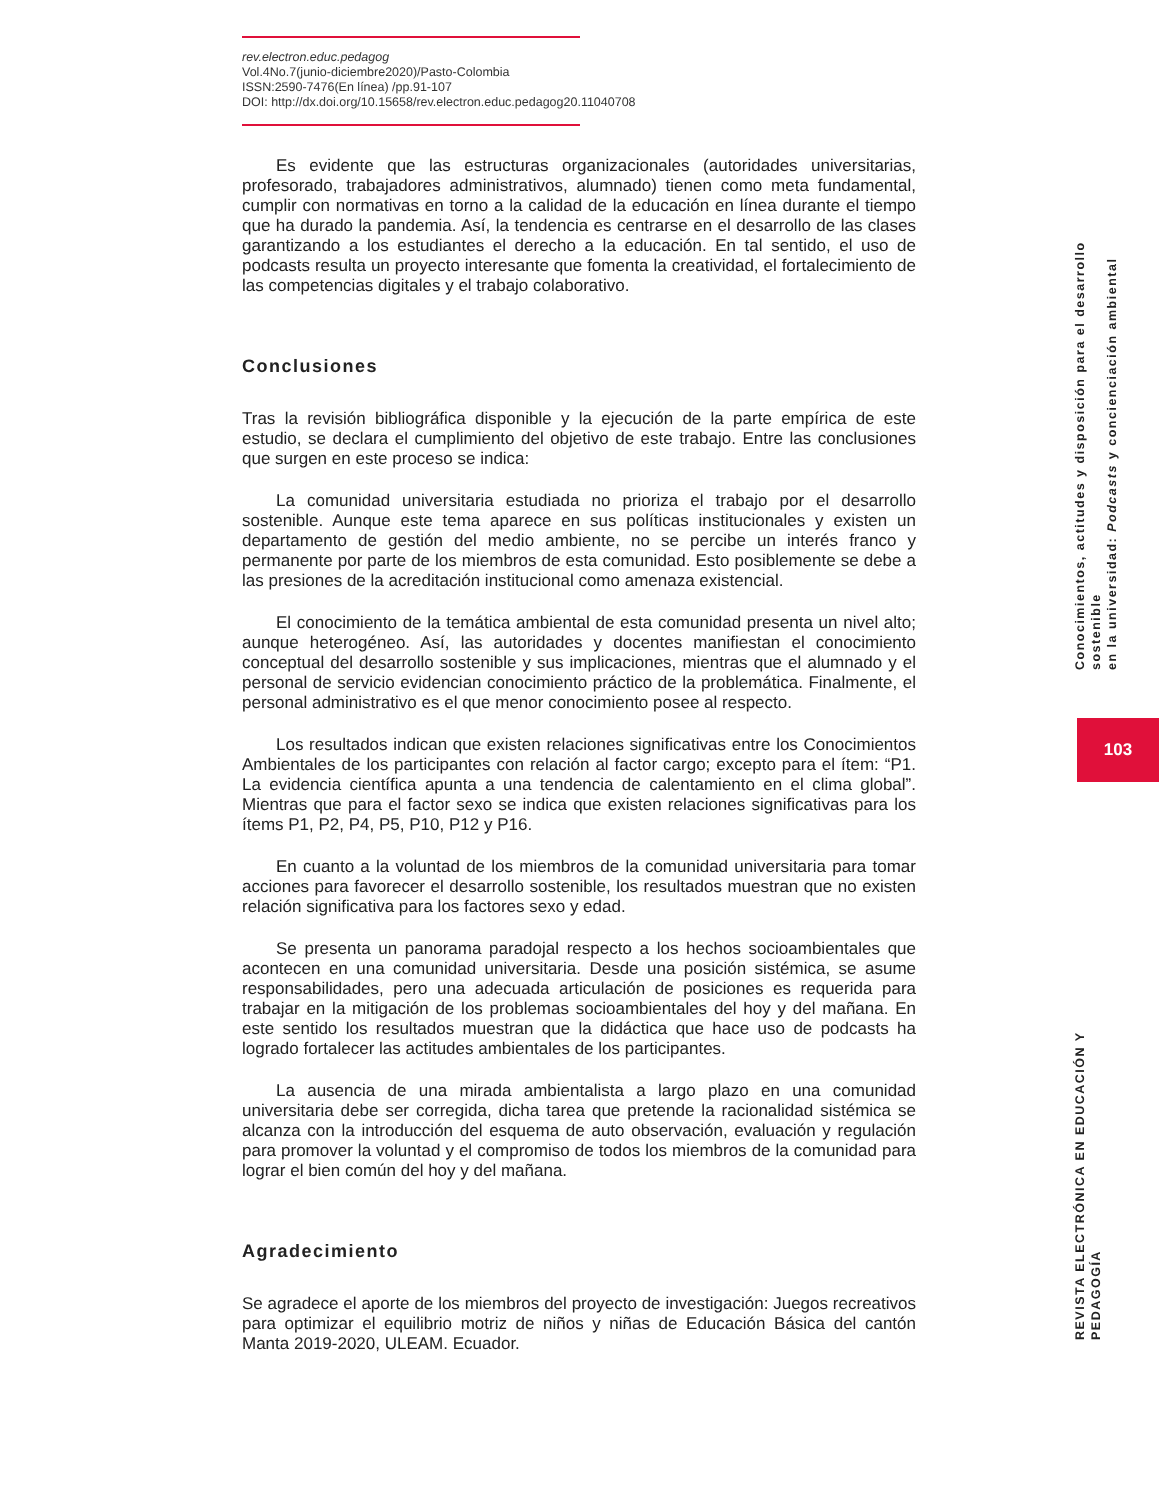rev.electron.educ.pedagog
Vol.4No.7(junio-diciembre2020)/Pasto-Colombia
ISSN:2590-7476(En línea) /pp.91-107
DOI: http://dx.doi.org/10.15658/rev.electron.educ.pedagog20.11040708
Es evidente que las estructuras organizacionales (autoridades universitarias, profesorado, trabajadores administrativos, alumnado) tienen como meta fundamental, cumplir con normativas en torno a la calidad de la educación en línea durante el tiempo que ha durado la pandemia. Así, la tendencia es centrarse en el desarrollo de las clases garantizando a los estudiantes el derecho a la educación. En tal sentido, el uso de podcasts resulta un proyecto interesante que fomenta la creatividad, el fortalecimiento de las competencias digitales y el trabajo colaborativo.
Conclusiones
Tras la revisión bibliográfica disponible y la ejecución de la parte empírica de este estudio, se declara el cumplimiento del objetivo de este trabajo. Entre las conclusiones que surgen en este proceso se indica:
La comunidad universitaria estudiada no prioriza el trabajo por el desarrollo sostenible. Aunque este tema aparece en sus políticas institucionales y existen un departamento de gestión del medio ambiente, no se percibe un interés franco y permanente por parte de los miembros de esta comunidad. Esto posiblemente se debe a las presiones de la acreditación institucional como amenaza existencial.
El conocimiento de la temática ambiental de esta comunidad presenta un nivel alto; aunque heterogéneo. Así, las autoridades y docentes manifiestan el conocimiento conceptual del desarrollo sostenible y sus implicaciones, mientras que el alumnado y el personal de servicio evidencian conocimiento práctico de la problemática. Finalmente, el personal administrativo es el que menor conocimiento posee al respecto.
Los resultados indican que existen relaciones significativas entre los Conocimientos Ambientales de los participantes con relación al factor cargo; excepto para el ítem: “P1. La evidencia científica apunta a una tendencia de calentamiento en el clima global”. Mientras que para el factor sexo se indica que existen relaciones significativas para los ítems P1, P2, P4, P5, P10, P12 y P16.
En cuanto a la voluntad de los miembros de la comunidad universitaria para tomar acciones para favorecer el desarrollo sostenible, los resultados muestran que no existen relación significativa para los factores sexo y edad.
Se presenta un panorama paradojal respecto a los hechos socioambientales que acontecen en una comunidad universitaria. Desde una posición sistémica, se asume responsabilidades, pero una adecuada articulación de posiciones es requerida para trabajar en la mitigación de los problemas socioambientales del hoy y del mañana. En este sentido los resultados muestran que la didáctica que hace uso de podcasts ha logrado fortalecer las actitudes ambientales de los participantes.
La ausencia de una mirada ambientalista a largo plazo en una comunidad universitaria debe ser corregida, dicha tarea que pretende la racionalidad sistémica se alcanza con la introducción del esquema de auto observación, evaluación y regulación para promover la voluntad y el compromiso de todos los miembros de la comunidad para lograr el bien común del hoy y del mañana.
Agradecimiento
Se agradece el aporte de los miembros del proyecto de investigación: Juegos recreativos para optimizar el equilibrio motriz de niños y niñas de Educación Básica del cantón Manta 2019-2020, ULEAM. Ecuador.
Conocimientos, actitudes y disposición para el desarrollo sostenible
en la universidad: Podcasts y concienciación ambiental
103
REVISTA ELECTRÓNICA EN EDUCACIÓN Y PEDAGOGÍA